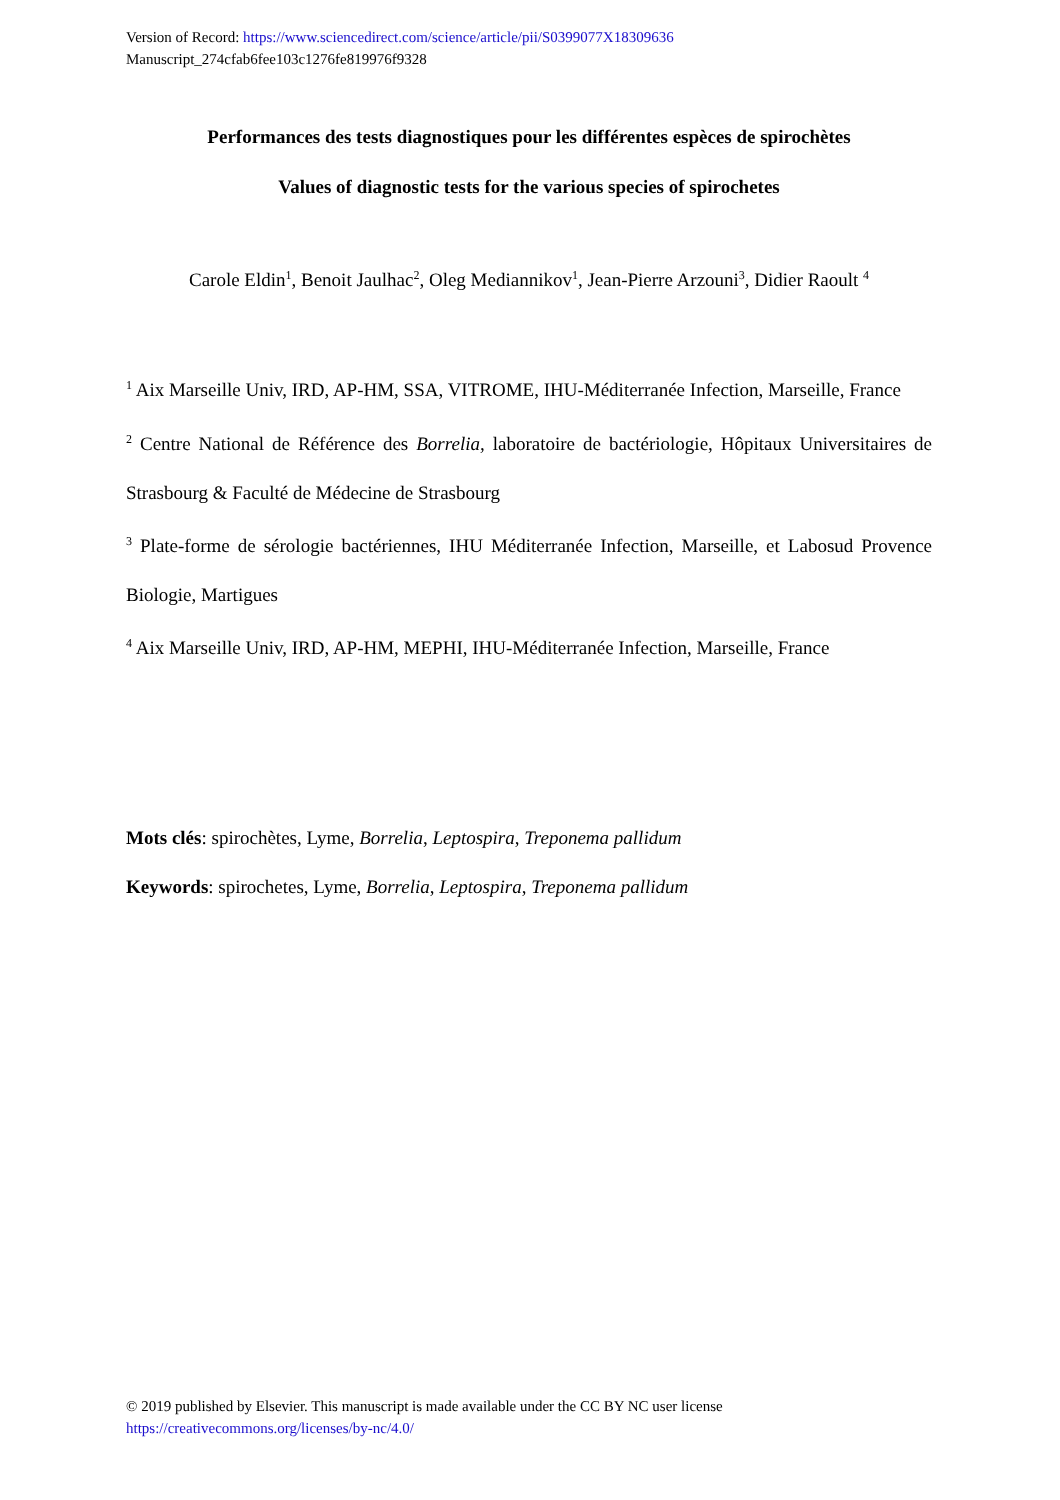Version of Record: https://www.sciencedirect.com/science/article/pii/S0399077X18309636
Manuscript_274cfab6fee103c1276fe819976f9328
Performances des tests diagnostiques pour les différentes espèces de spirochètes
Values of diagnostic tests for the various species of spirochetes
Carole Eldin<sup>1</sup>, Benoit Jaulhac<sup>2</sup>, Oleg Mediannikov<sup>1</sup>, Jean-Pierre Arzouni<sup>3</sup>, Didier Raoult <sup>4</sup>
<sup>1</sup> Aix Marseille Univ, IRD, AP-HM, SSA, VITROME, IHU-Méditerranée Infection, Marseille, France
<sup>2</sup> Centre National de Référence des Borrelia, laboratoire de bactériologie, Hôpitaux Universitaires de Strasbourg & Faculté de Médecine de Strasbourg
<sup>3</sup> Plate-forme de sérologie bactériennes, IHU Méditerranée Infection, Marseille, et Labosud Provence Biologie, Martigues
<sup>4</sup> Aix Marseille Univ, IRD, AP-HM, MEPHI, IHU-Méditerranée Infection, Marseille, France
Mots clés: spirochètes, Lyme, Borrelia, Leptospira, Treponema pallidum
Keywords: spirochetes, Lyme, Borrelia, Leptospira, Treponema pallidum
© 2019 published by Elsevier. This manuscript is made available under the CC BY NC user license
https://creativecommons.org/licenses/by-nc/4.0/